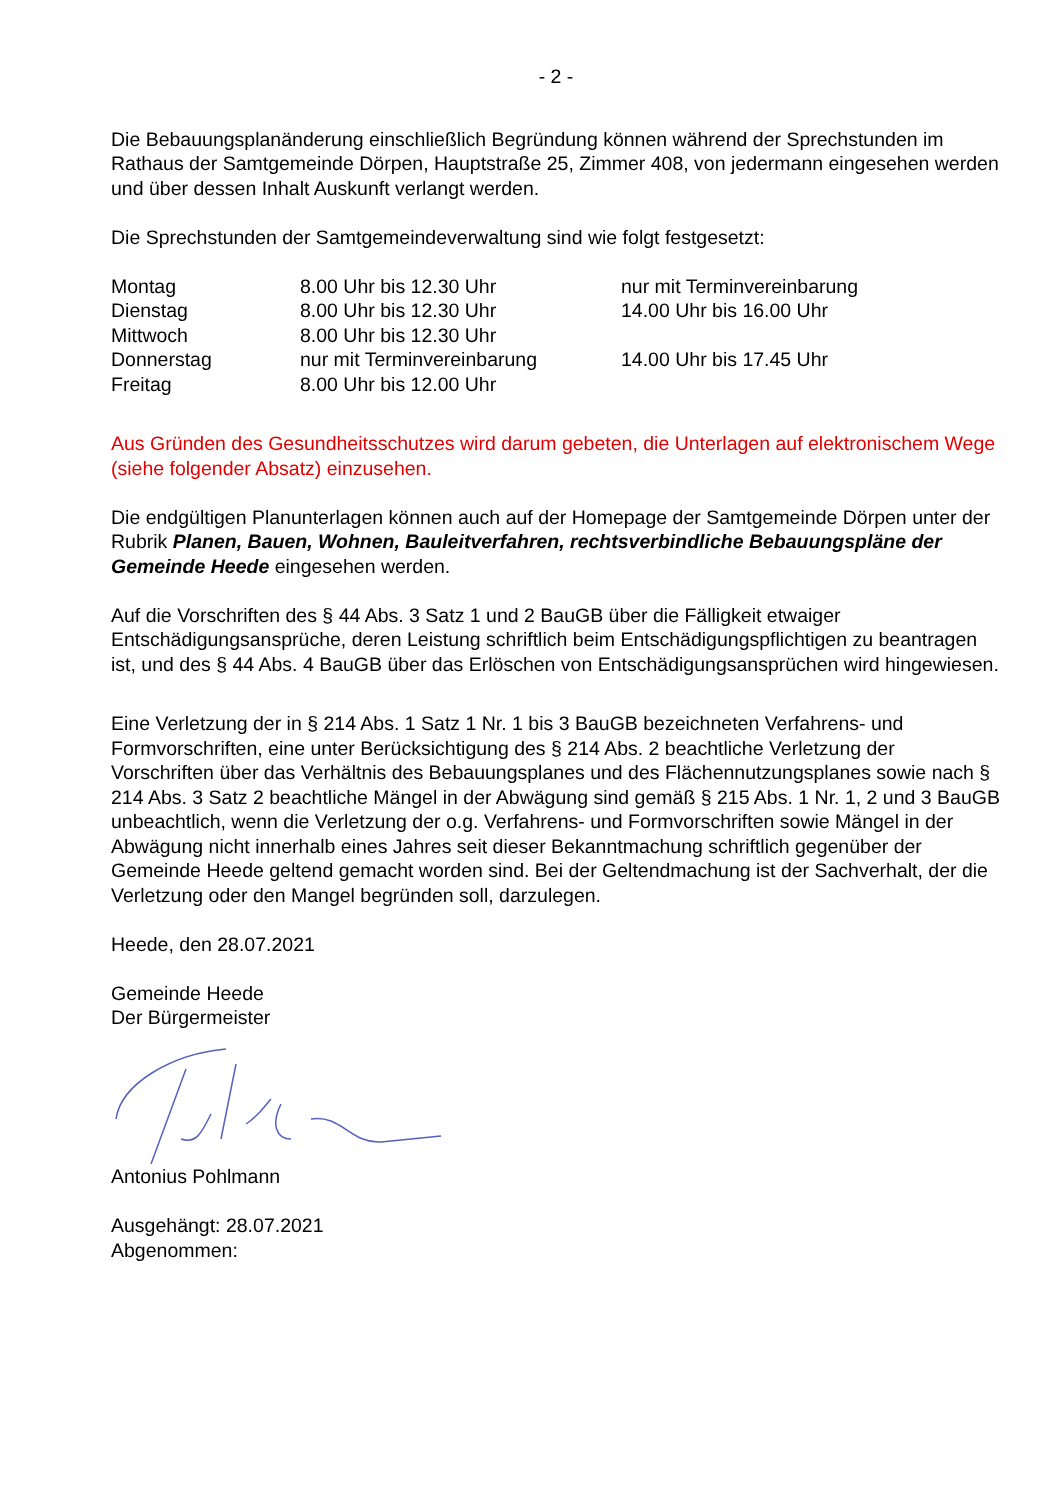- 2 -
Die Bebauungsplanänderung einschließlich Begründung können während der Sprechstunden im Rathaus der Samtgemeinde Dörpen, Hauptstraße 25, Zimmer 408, von jedermann eingesehen werden und über dessen Inhalt Auskunft verlangt werden.
Die Sprechstunden der Samtgemeindeverwaltung sind wie folgt festgesetzt:
| Montag | 8.00 Uhr bis 12.30 Uhr | nur mit Terminvereinbarung |
| Dienstag | 8.00 Uhr bis 12.30 Uhr | 14.00 Uhr bis 16.00 Uhr |
| Mittwoch | 8.00 Uhr bis 12.30 Uhr | |
| Donnerstag | nur mit Terminvereinbarung | 14.00 Uhr bis 17.45 Uhr |
| Freitag | 8.00 Uhr bis 12.00 Uhr | |
Aus Gründen des Gesundheitsschutzes wird darum gebeten, die Unterlagen auf elektronischem Wege (siehe folgender Absatz) einzusehen.
Die endgültigen Planunterlagen können auch auf der Homepage der Samtgemeinde Dörpen unter der Rubrik Planen, Bauen, Wohnen, Bauleitverfahren, rechtsverbindliche Bebauungspläne der Gemeinde Heede eingesehen werden.
Auf die Vorschriften des § 44 Abs. 3 Satz 1 und 2 BauGB über die Fälligkeit etwaiger Entschädigungsansprüche, deren Leistung schriftlich beim Entschädigungspflichtigen zu beantragen ist, und des § 44 Abs. 4 BauGB über das Erlöschen von Entschädigungsansprüchen wird hingewiesen.
Eine Verletzung der in § 214 Abs. 1 Satz 1 Nr. 1 bis 3 BauGB bezeichneten Verfahrens- und Formvorschriften, eine unter Berücksichtigung des § 214 Abs. 2 beachtliche Verletzung der Vorschriften über das Verhältnis des Bebauungsplanes und des Flächennutzungsplanes sowie nach § 214 Abs. 3 Satz 2 beachtliche Mängel in der Abwägung sind gemäß § 215 Abs. 1 Nr. 1, 2 und 3 BauGB unbeachtlich, wenn die Verletzung der o.g. Verfahrens- und Formvorschriften sowie Mängel in der Abwägung nicht innerhalb eines Jahres seit dieser Bekanntmachung schriftlich gegenüber der Gemeinde Heede geltend gemacht worden sind. Bei der Geltendmachung ist der Sachverhalt, der die Verletzung oder den Mangel begründen soll, darzulegen.
Heede, den 28.07.2021
Gemeinde Heede
Der Bürgermeister
Antonius Pohlmann
Ausgehängt: 28.07.2021
Abgenommen: